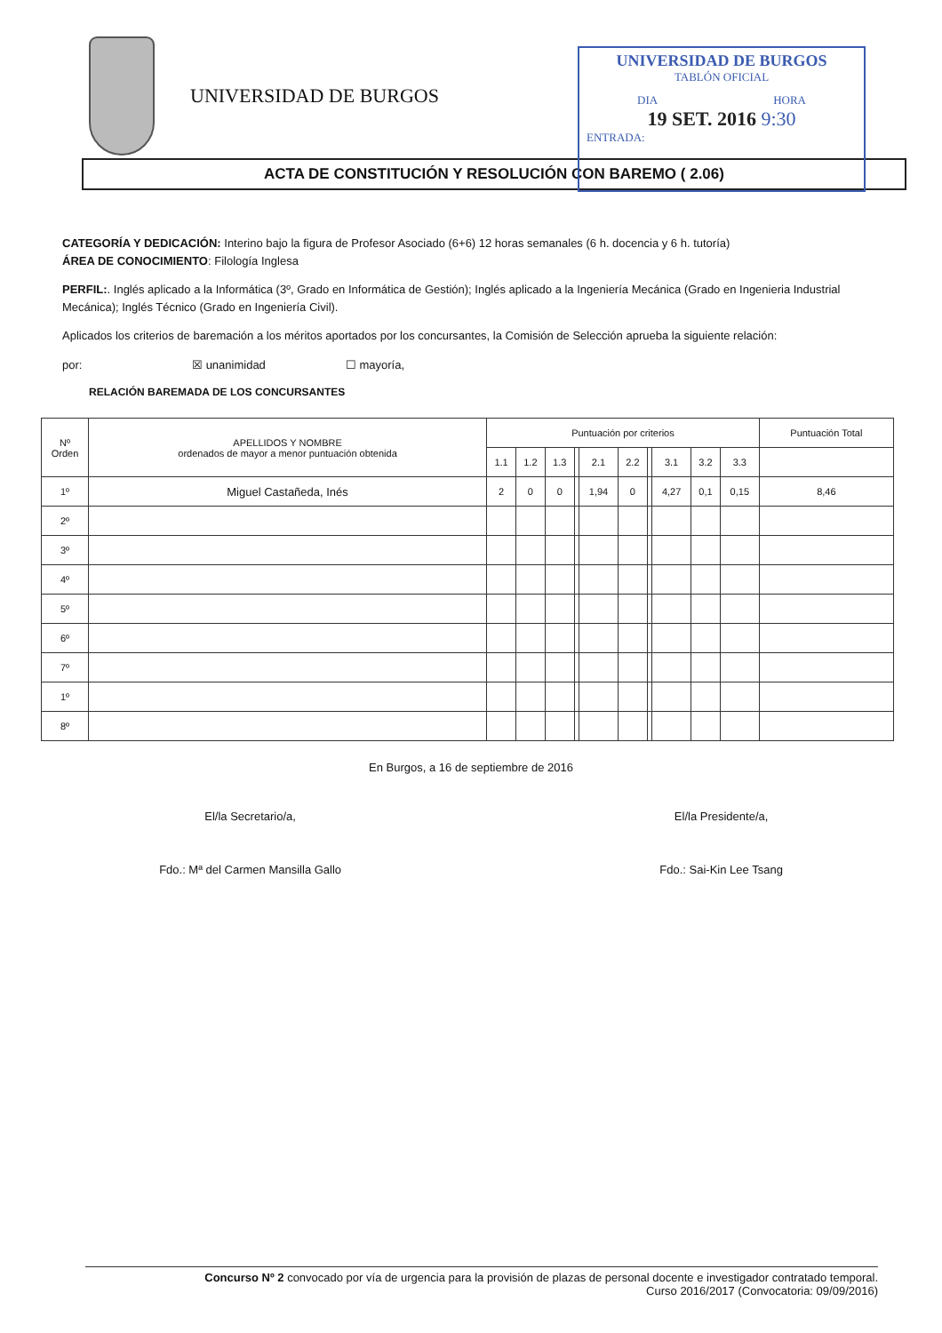UNIVERSIDAD DE BURGOS
UNIVERSIDAD DE BURGOS
TABLÓN OFICIAL
DIA HORA
19 SET. 2016 9:30
ENTRADA:
ACTA DE CONSTITUCIÓN Y RESOLUCIÓN CON BAREMO ( 2.06)
CATEGORÍA Y DEDICACIÓN: Interino bajo la figura de Profesor Asociado (6+6) 12 horas semanales (6 h. docencia y 6 h. tutoría)
ÁREA DE CONOCIMIENTO: Filología Inglesa
PERFIL:. Inglés aplicado a la Informática (3º, Grado en Informática de Gestión); Inglés aplicado a la Ingeniería Mecánica (Grado en Ingenieria Industrial Mecánica); Inglés Técnico (Grado en Ingeniería Civil).
Aplicados los criterios de baremación a los méritos aportados por los concursantes, la Comisión de Selección aprueba la siguiente relación:
por: ☒ unanimidad ☐ mayoría,
RELACIÓN BAREMADA DE LOS CONCURSANTES
| Nº Orden | APELLIDOS Y NOMBRE ordenados de mayor a menor puntuación obtenida | Puntuación por criterios | | | | | | | | | | Puntuación Total |
| --- | --- | --- | --- | --- | --- | --- | --- | --- | --- | --- | --- | --- |
| | | 1.1 | 1.2 | 1.3 | | 2.1 | 2.2 | | 3.1 | 3.2 | 3.3 | |
| 1º | Miguel Castañeda, Inés | 2 | 0 | 0 | | 1,94 | 0 | | 4,27 | 0,1 | 0,15 | 8,46 |
| 2º | | | | | | | | | | | | |
| 3º | | | | | | | | | | | | |
| 4º | | | | | | | | | | | | |
| 5º | | | | | | | | | | | | |
| 6º | | | | | | | | | | | | |
| 7º | | | | | | | | | | | | |
| 1º | | | | | | | | | | | | |
| 8º | | | | | | | | | | | | |
En Burgos, a 16 de septiembre de 2016
El/la Secretario/a,
Fdo.: Mª del Carmen Mansilla Gallo
El/la Presidente/a,
Fdo.: Sai-Kin Lee Tsang
Concurso Nº 2 convocado por vía de urgencia para la provisión de plazas de personal docente e investigador contratado temporal.
Curso 2016/2017 (Convocatoria: 09/09/2016)